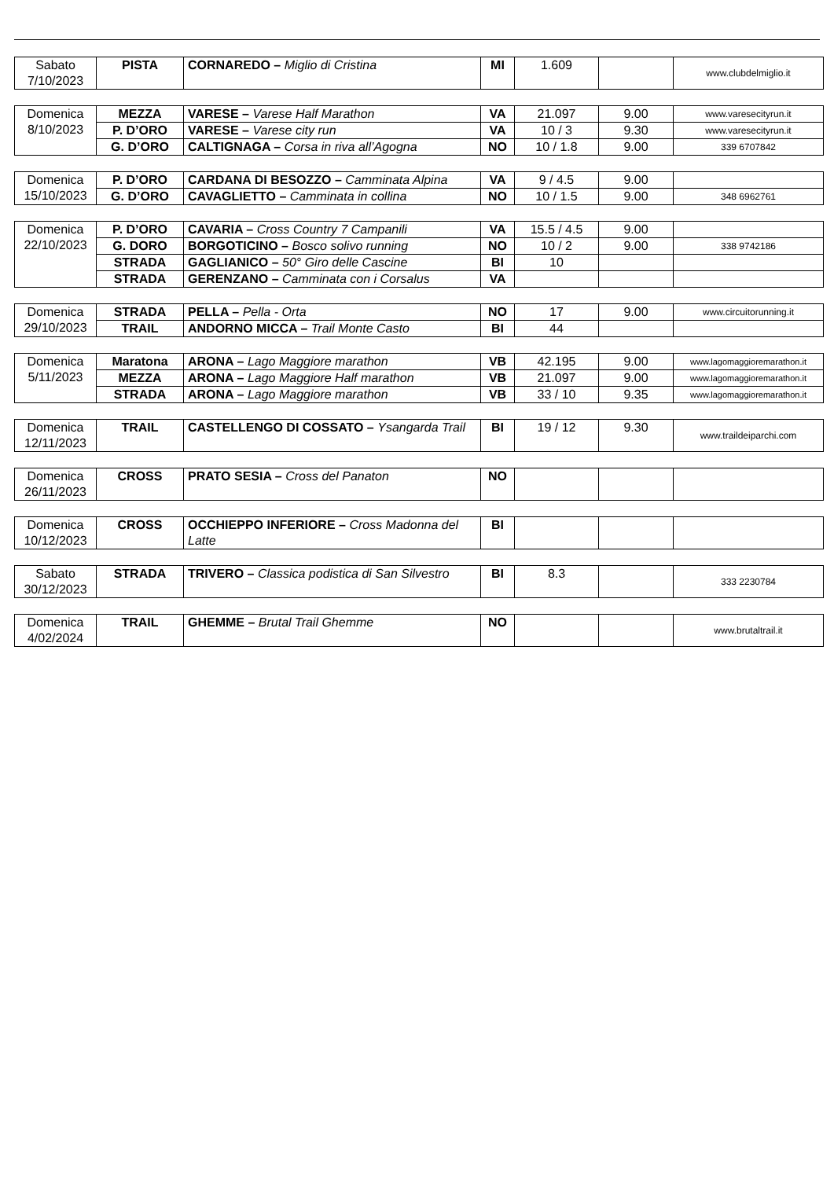| Sabato 7/10/2023 | PISTA | CORNAREDO – Miglio di Cristina | MI | 1.609 | | www.clubdelmiglio.it |
| Domenica 8/10/2023 | MEZZA | VARESE – Varese Half Marathon | VA | 21.097 | 9.00 | www.varesecityrun.it |
| | P. D’ORO | VARESE – Varese city run | VA | 10 / 3 | 9.30 | www.varesecityrun.it |
| | G. D’ORO | CALTIGNAGA – Corsa in riva all’Agogna | NO | 10 / 1.8 | 9.00 | 339 6707842 |
| Domenica 15/10/2023 | P. D’ORO | CARDANA DI BESOZZO – Camminata Alpina | VA | 9 / 4.5 | 9.00 | |
| | G. D’ORO | CAVAGLIETTO – Camminata in collina | NO | 10 / 1.5 | 9.00 | 348 6962761 |
| Domenica 22/10/2023 | P. D’ORO | CAVARIA – Cross Country 7 Campanili | VA | 15.5 / 4.5 | 9.00 | |
| | G. DORO | BORGOTICINO – Bosco solivo running | NO | 10 / 2 | 9.00 | 338 9742186 |
| | STRADA | GAGLIANICO – 50° Giro delle Cascine | BI | 10 | | |
| | STRADA | GERENZANO – Camminata con i Corsalus | VA | | | |
| Domenica 29/10/2023 | STRADA | PELLA – Pella - Orta | NO | 17 | 9.00 | www.circuitorunning.it |
| | TRAIL | ANDORNO MICCA – Trail Monte Casto | BI | 44 | | |
| Domenica 5/11/2023 | Maratona | ARONA – Lago Maggiore marathon | VB | 42.195 | 9.00 | www.lagomaggioremarathon.it |
| | MEZZA | ARONA – Lago Maggiore Half marathon | VB | 21.097 | 9.00 | www.lagomaggioremarathon.it |
| | STRADA | ARONA – Lago Maggiore marathon | VB | 33 / 10 | 9.35 | www.lagomaggioremarathon.it |
| Domenica 12/11/2023 | TRAIL | CASTELLENGO DI COSSATO – Ysangarda Trail | BI | 19 / 12 | 9.30 | www.traildeiparchi.com |
| Domenica 26/11/2023 | CROSS | PRATO SESIA – Cross del Panaton | NO | | | |
| Domenica 10/12/2023 | CROSS | OCCHIEPPO INFERIORE – Cross Madonna del Latte | BI | | | |
| Sabato 30/12/2023 | STRADA | TRIVERO – Classica podistica di San Silvestro | BI | 8.3 | | 333 2230784 |
| Domenica 4/02/2024 | TRAIL | GHEMME – Brutal Trail Ghemme | NO | | | www.brutaltrail.it |